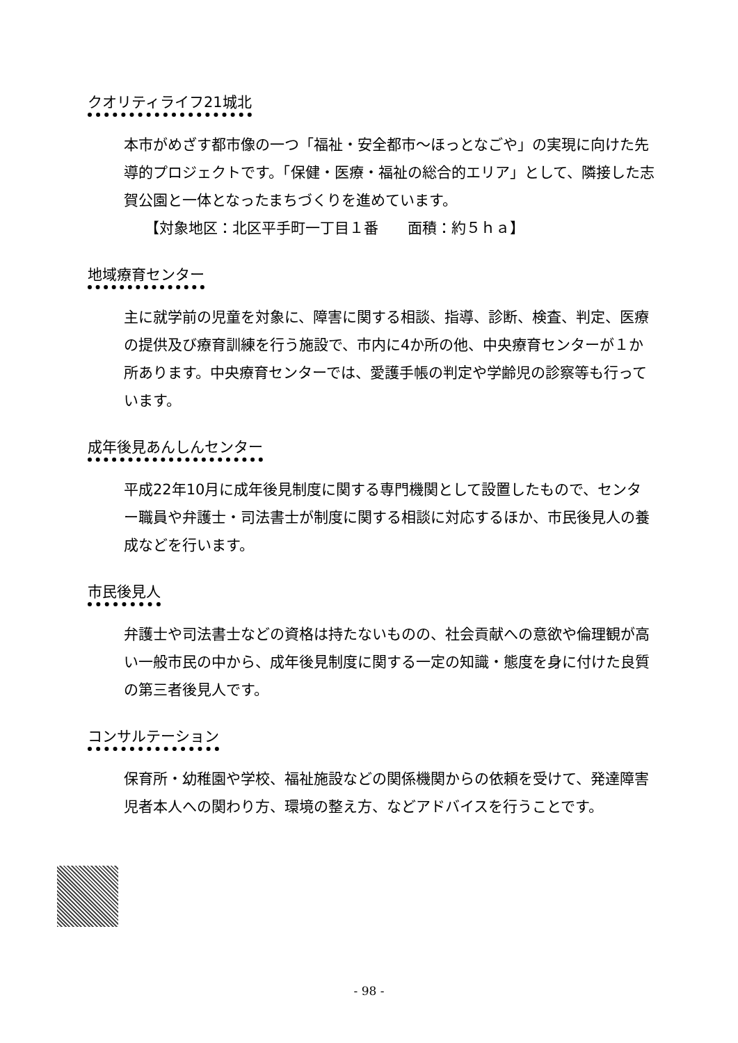クオリティライフ21城北
本市がめざす都市像の一つ「福祉・安全都市～ほっとなごや」の実現に向けた先導的プロジェクトです。「保健・医療・福祉の総合的エリア」として、隣接した志賀公園と一体となったまちづくりを進めています。
【対象地区：北区平手町一丁目１番　　面積：約５ｈａ】
地域療育センター
主に就学前の児童を対象に、障害に関する相談、指導、診断、検査、判定、医療の提供及び療育訓練を行う施設で、市内に4か所の他、中央療育センターが１か所あります。中央療育センターでは、愛護手帳の判定や学齢児の診察等も行っています。
成年後見あんしんセンター
平成22年10月に成年後見制度に関する専門機関として設置したもので、センター職員や弁護士・司法書士が制度に関する相談に対応するほか、市民後見人の養成などを行います。
市民後見人
弁護士や司法書士などの資格は持たないものの、社会貢献への意欲や倫理観が高い一般市民の中から、成年後見制度に関する一定の知識・態度を身に付けた良質の第三者後見人です。
コンサルテーション
保育所・幼稚園や学校、福祉施設などの関係機関からの依頼を受けて、発達障害児者本人への関わり方、環境の整え方、などアドバイスを行うことです。
- 98 -